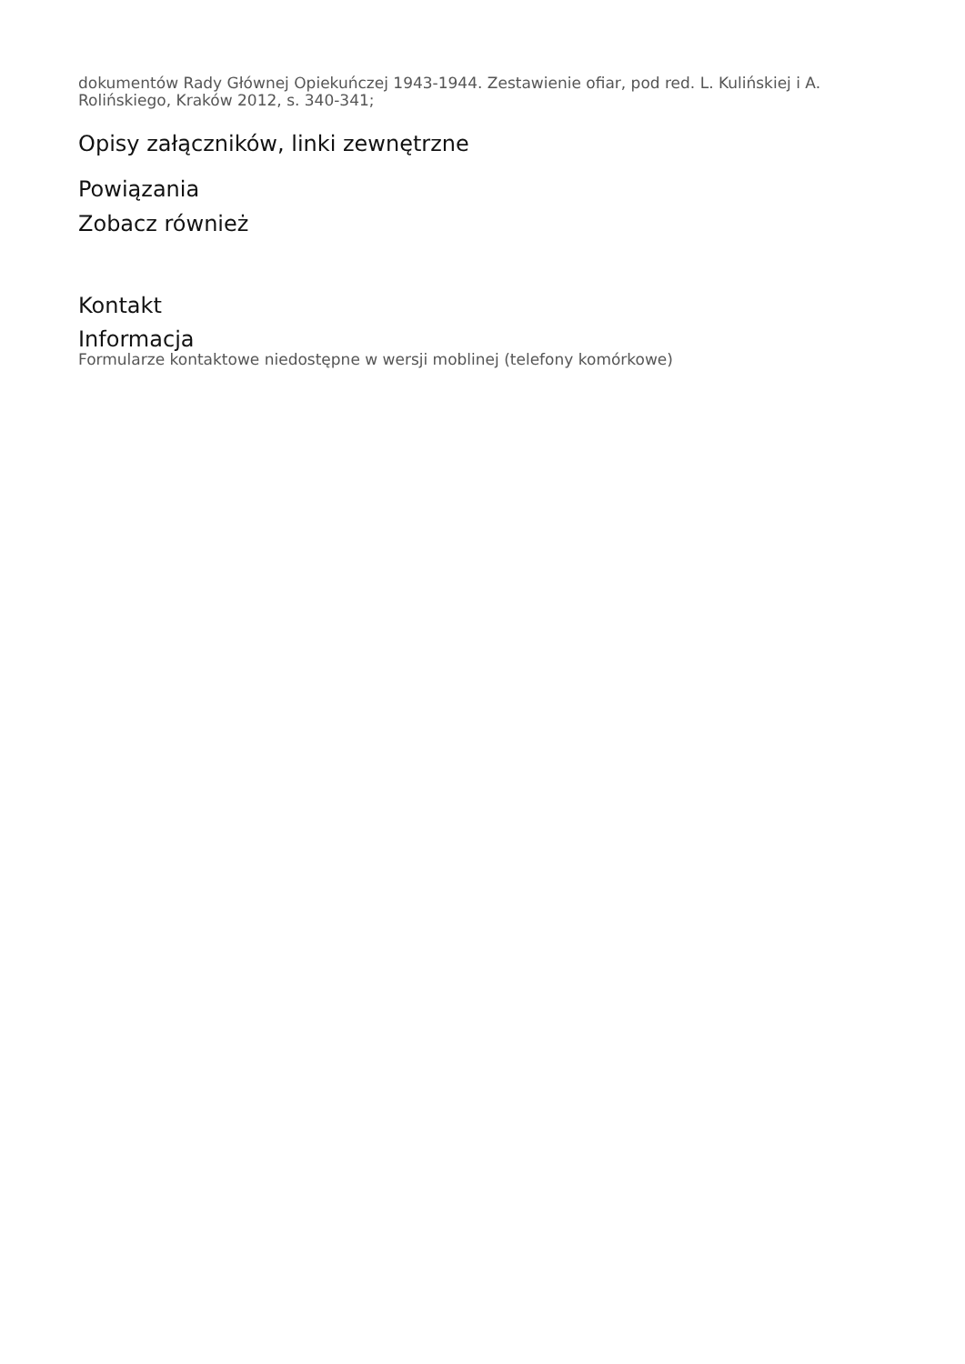dokumentów Rady Głównej Opiekuńczej 1943-1944. Zestawienie ofiar, pod red. L. Kulińskiej i A. Rolińskiego, Kraków 2012, s. 340-341;
Opisy załączników, linki zewnętrzne
Powiązania
Zobacz również
Kontakt
Informacja
Formularze kontaktowe niedostępne w wersji moblinej (telefony komórkowe)